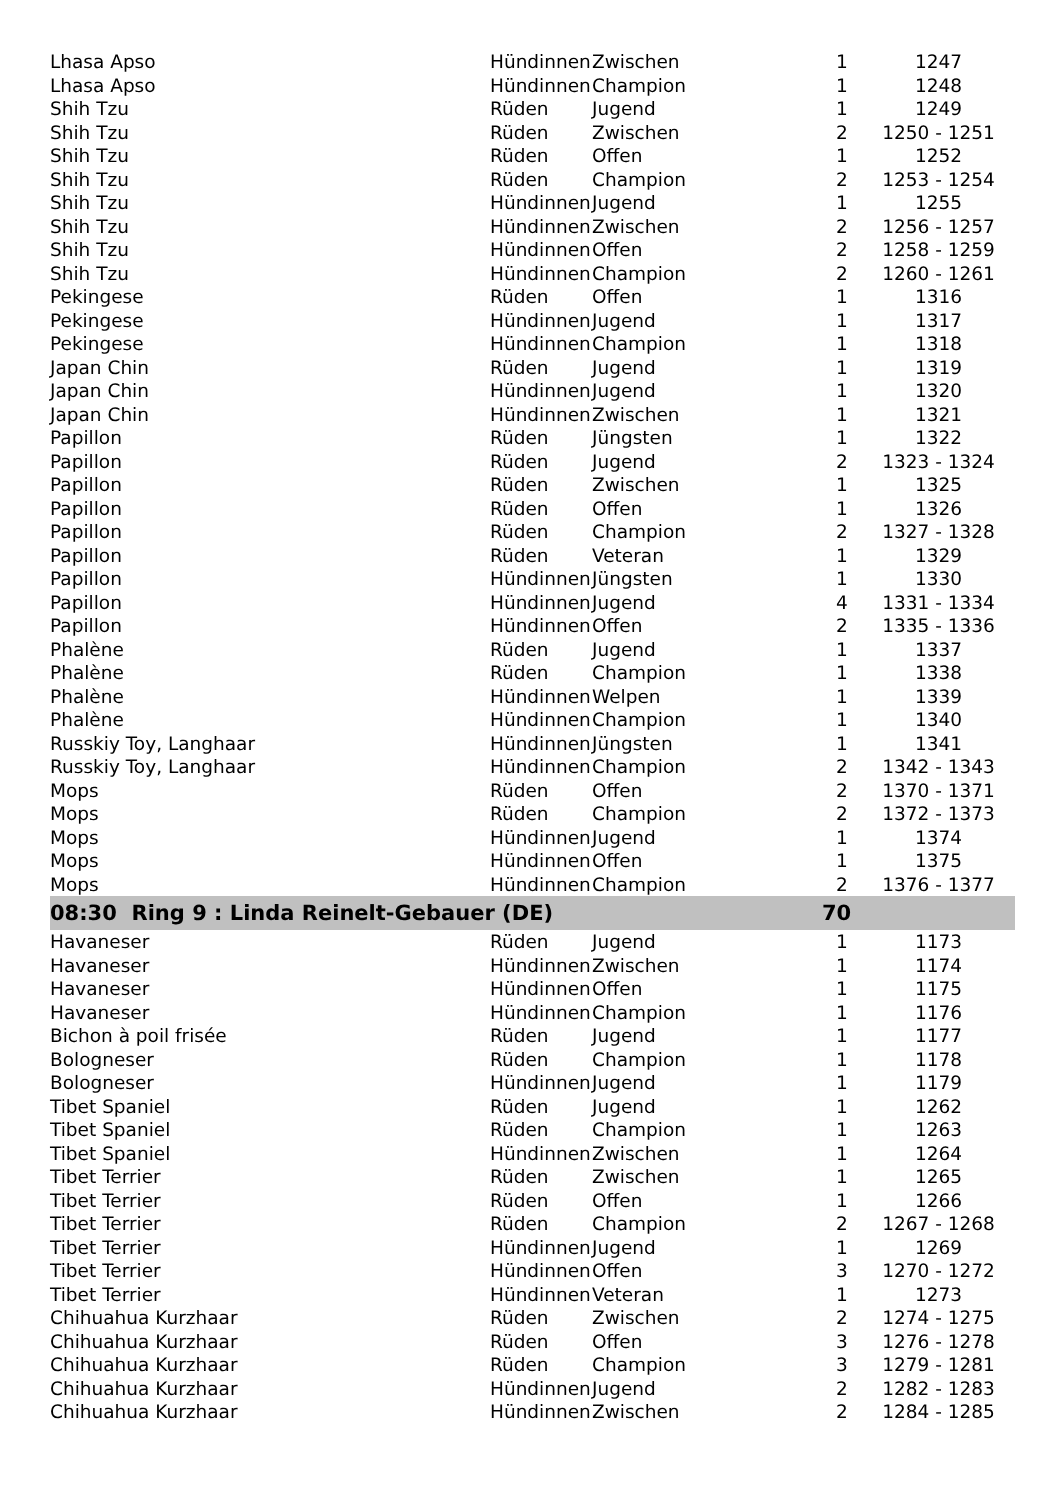| Lhasa Apso | Hündinnen | Zwischen | 1 | 1247 |
| Lhasa Apso | Hündinnen | Champion | 1 | 1248 |
| Shih Tzu | Rüden | Jugend | 1 | 1249 |
| Shih Tzu | Rüden | Zwischen | 2 | 1250 - 1251 |
| Shih Tzu | Rüden | Offen | 1 | 1252 |
| Shih Tzu | Rüden | Champion | 2 | 1253 - 1254 |
| Shih Tzu | Hündinnen | Jugend | 1 | 1255 |
| Shih Tzu | Hündinnen | Zwischen | 2 | 1256 - 1257 |
| Shih Tzu | Hündinnen | Offen | 2 | 1258 - 1259 |
| Shih Tzu | Hündinnen | Champion | 2 | 1260 - 1261 |
| Pekingese | Rüden | Offen | 1 | 1316 |
| Pekingese | Hündinnen | Jugend | 1 | 1317 |
| Pekingese | Hündinnen | Champion | 1 | 1318 |
| Japan Chin | Rüden | Jugend | 1 | 1319 |
| Japan Chin | Hündinnen | Jugend | 1 | 1320 |
| Japan Chin | Hündinnen | Zwischen | 1 | 1321 |
| Papillon | Rüden | Jüngsten | 1 | 1322 |
| Papillon | Rüden | Jugend | 2 | 1323 - 1324 |
| Papillon | Rüden | Zwischen | 1 | 1325 |
| Papillon | Rüden | Offen | 1 | 1326 |
| Papillon | Rüden | Champion | 2 | 1327 - 1328 |
| Papillon | Rüden | Veteran | 1 | 1329 |
| Papillon | Hündinnen | Jüngsten | 1 | 1330 |
| Papillon | Hündinnen | Jugend | 4 | 1331 - 1334 |
| Papillon | Hündinnen | Offen | 2 | 1335 - 1336 |
| Phalène | Rüden | Jugend | 1 | 1337 |
| Phalène | Rüden | Champion | 1 | 1338 |
| Phalène | Hündinnen | Welpen | 1 | 1339 |
| Phalène | Hündinnen | Champion | 1 | 1340 |
| Russkiy Toy, Langhaar | Hündinnen | Jüngsten | 1 | 1341 |
| Russkiy Toy, Langhaar | Hündinnen | Champion | 2 | 1342 - 1343 |
| Mops | Rüden | Offen | 2 | 1370 - 1371 |
| Mops | Rüden | Champion | 2 | 1372 - 1373 |
| Mops | Hündinnen | Jugend | 1 | 1374 |
| Mops | Hündinnen | Offen | 1 | 1375 |
| Mops | Hündinnen | Champion | 2 | 1376 - 1377 |
| 08:30 Ring 9 : Linda Reinelt-Gebauer (DE) | | | 70 | |
| Havaneser | Rüden | Jugend | 1 | 1173 |
| Havaneser | Hündinnen | Zwischen | 1 | 1174 |
| Havaneser | Hündinnen | Offen | 1 | 1175 |
| Havaneser | Hündinnen | Champion | 1 | 1176 |
| Bichon à poil frisée | Rüden | Jugend | 1 | 1177 |
| Bologneser | Rüden | Champion | 1 | 1178 |
| Bologneser | Hündinnen | Jugend | 1 | 1179 |
| Tibet Spaniel | Rüden | Jugend | 1 | 1262 |
| Tibet Spaniel | Rüden | Champion | 1 | 1263 |
| Tibet Spaniel | Hündinnen | Zwischen | 1 | 1264 |
| Tibet Terrier | Rüden | Zwischen | 1 | 1265 |
| Tibet Terrier | Rüden | Offen | 1 | 1266 |
| Tibet Terrier | Rüden | Champion | 2 | 1267 - 1268 |
| Tibet Terrier | Hündinnen | Jugend | 1 | 1269 |
| Tibet Terrier | Hündinnen | Offen | 3 | 1270 - 1272 |
| Tibet Terrier | Hündinnen | Veteran | 1 | 1273 |
| Chihuahua Kurzhaar | Rüden | Zwischen | 2 | 1274 - 1275 |
| Chihuahua Kurzhaar | Rüden | Offen | 3 | 1276 - 1278 |
| Chihuahua Kurzhaar | Rüden | Champion | 3 | 1279 - 1281 |
| Chihuahua Kurzhaar | Hündinnen | Jugend | 2 | 1282 - 1283 |
| Chihuahua Kurzhaar | Hündinnen | Zwischen | 2 | 1284 - 1285 |